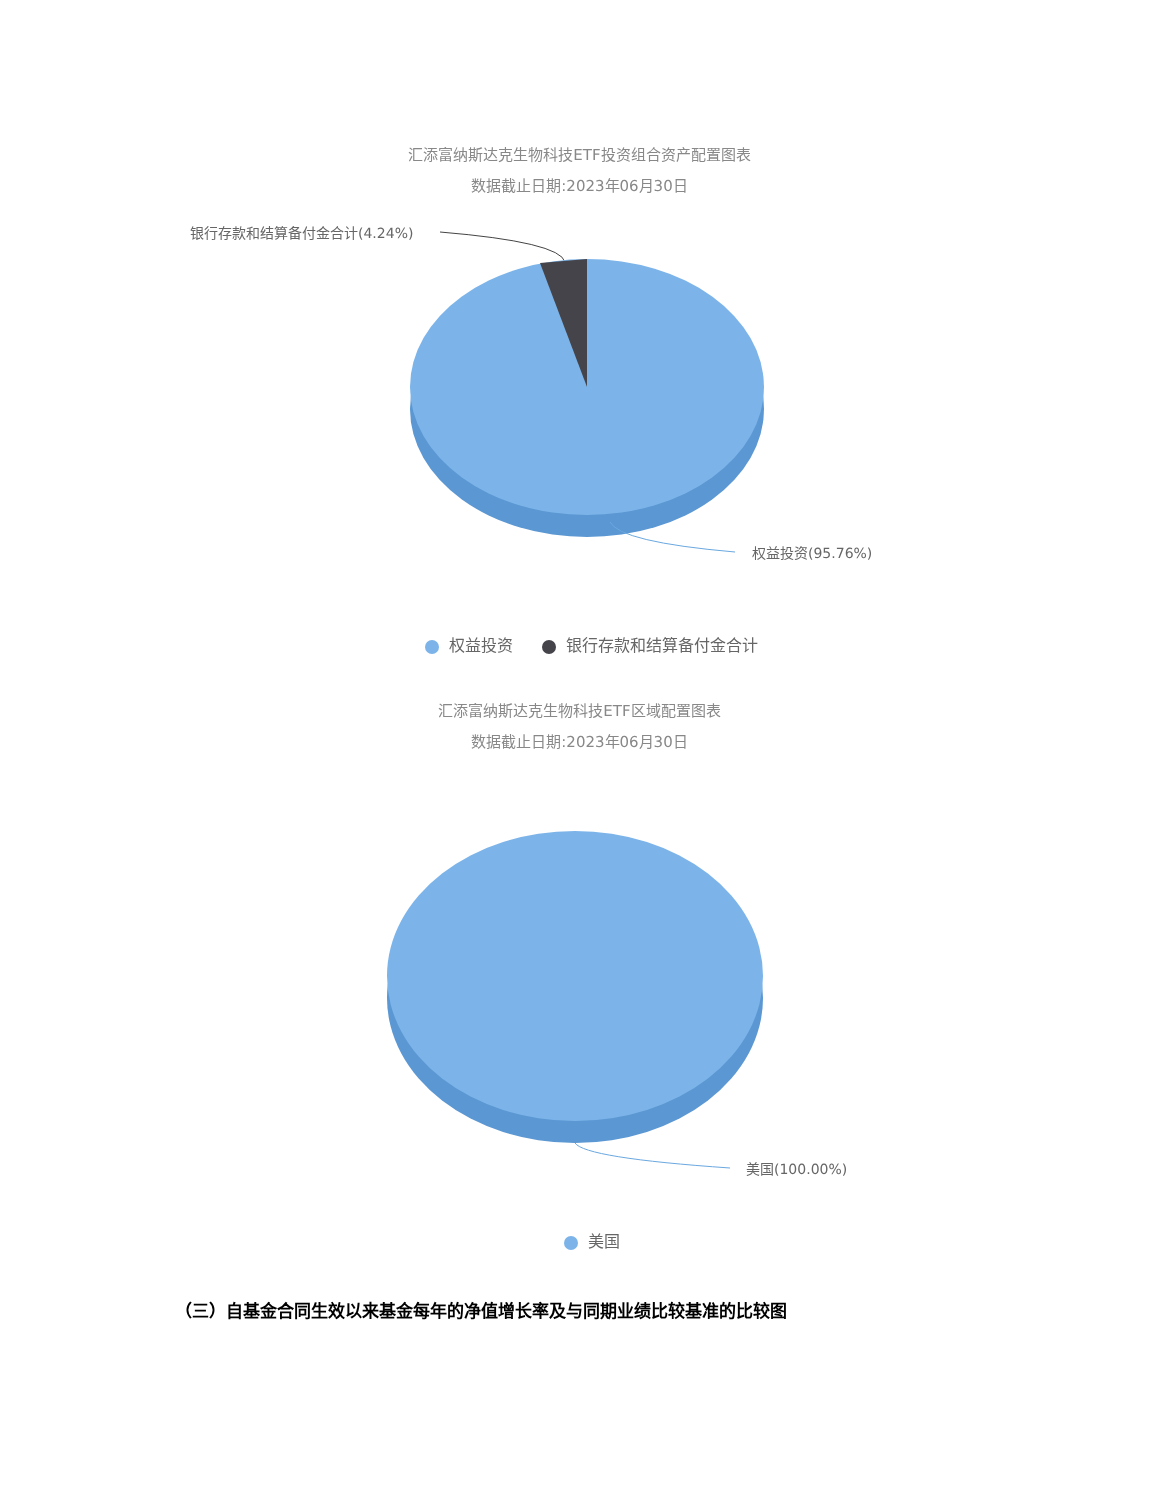汇添富纳斯达克生物科技ETF投资组合资产配置图表
数据截止日期:2023年06月30日
银行存款和结算备付金合计(4.24%)
权益投资(95.76%)
权益投资 银行存款和结算备付金合计
汇添富纳斯达克生物科技ETF区域配置图表
数据截止日期:2023年06月30日
美国(100.00%)
美国
（三）自基金合同生效以来基金每年的净值增长率及与同期业绩比较基准的比较图